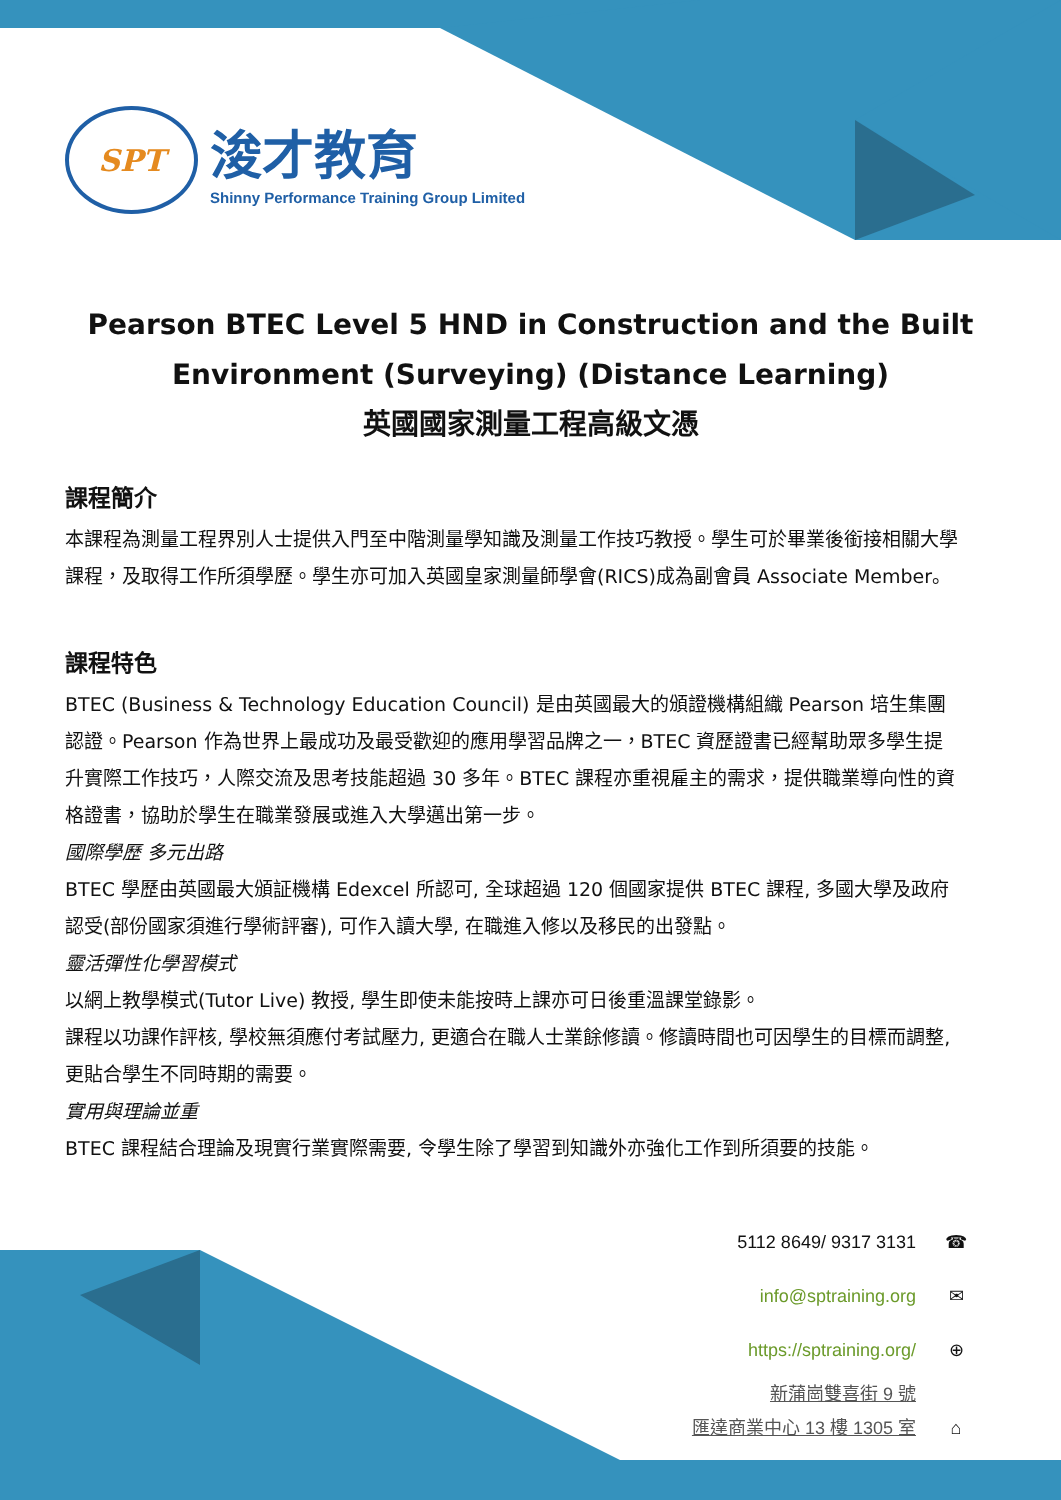SPT
浚才教育
Shinny Performance Training Group Limited
Pearson BTEC Level 5 HND in Construction and the Built Environment (Surveying) (Distance Learning)
英國國家測量工程高級文憑
課程簡介
本課程為測量工程界別人士提供入門至中階測量學知識及測量工作技巧教授。學生可於畢業後銜接相關大學課程，及取得工作所須學歷。學生亦可加入英國皇家測量師學會(RICS)成為副會員 Associate Member。
課程特色
BTEC (Business & Technology Education Council) 是由英國最大的頒證機構組織 Pearson 培生集團認證。Pearson 作為世界上最成功及最受歡迎的應用學習品牌之一，BTEC 資歷證書已經幫助眾多學生提升實際工作技巧，人際交流及思考技能超過 30 多年。BTEC 課程亦重視雇主的需求，提供職業導向性的資格證書，協助於學生在職業發展或進入大學邁出第一步。
國際學歷 多元出路
BTEC 學歷由英國最大頒証機構 Edexcel 所認可, 全球超過 120 個國家提供 BTEC 課程, 多國大學及政府認受(部份國家須進行學術評審), 可作入讀大學, 在職進入修以及移民的出發點。
靈活彈性化學習模式
以網上教學模式(Tutor Live) 教授, 學生即使未能按時上課亦可日後重溫課堂錄影。
課程以功課作評核, 學校無須應付考試壓力, 更適合在職人士業餘修讀。修讀時間也可因學生的目標而調整, 更貼合學生不同時期的需要。
實用與理論並重
BTEC 課程結合理論及現實行業實際需要, 令學生除了學習到知識外亦強化工作到所須要的技能。
5112 8649/ 9317 3131 ☎
info@sptraining.org ✉
https://sptraining.org/ ⊕
新蒲崗雙喜街 9 號
匯達商業中心 13 樓 1305 室 ⌂